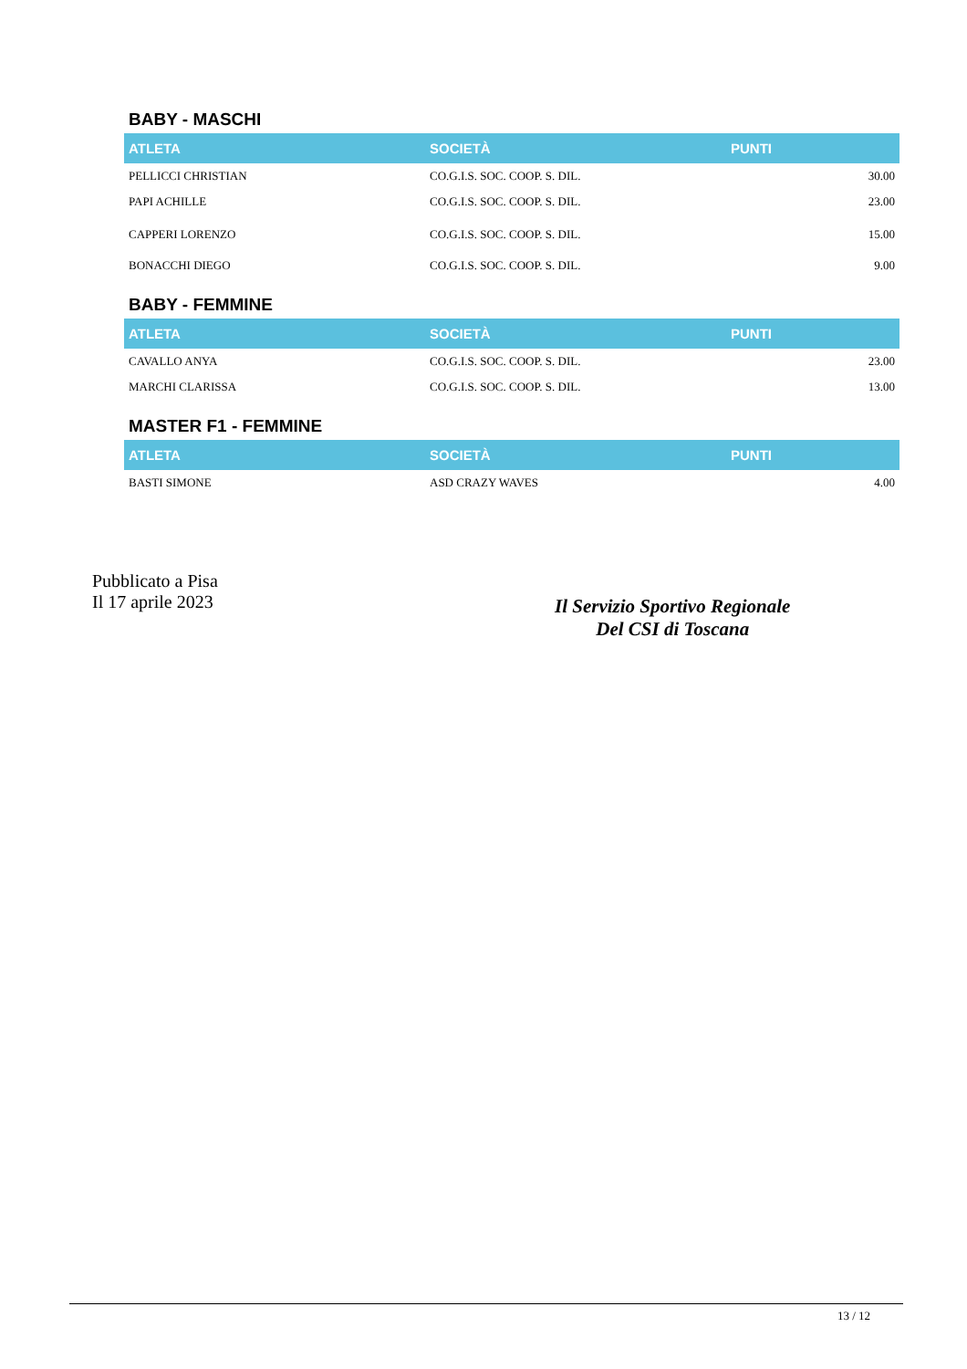BABY - MASCHI
| ATLETA | SOCIETÀ | PUNTI |
| --- | --- | --- |
| PELLICCI CHRISTIAN | CO.G.I.S. SOC. COOP. S. DIL. | 30.00 |
| PAPI ACHILLE | CO.G.I.S. SOC. COOP. S. DIL. | 23.00 |
| CAPPERI LORENZO | CO.G.I.S. SOC. COOP. S. DIL. | 15.00 |
| BONACCHI DIEGO | CO.G.I.S. SOC. COOP. S. DIL. | 9.00 |
BABY - FEMMINE
| ATLETA | SOCIETÀ | PUNTI |
| --- | --- | --- |
| CAVALLO ANYA | CO.G.I.S. SOC. COOP. S. DIL. | 23.00 |
| MARCHI CLARISSA | CO.G.I.S. SOC. COOP. S. DIL. | 13.00 |
MASTER F1 - FEMMINE
| ATLETA | SOCIETÀ | PUNTI |
| --- | --- | --- |
| BASTI SIMONE | ASD CRAZY WAVES | 4.00 |
Pubblicato a Pisa
Il 17 aprile 2023
Il Servizio Sportivo Regionale
Del CSI di Toscana
13 / 12